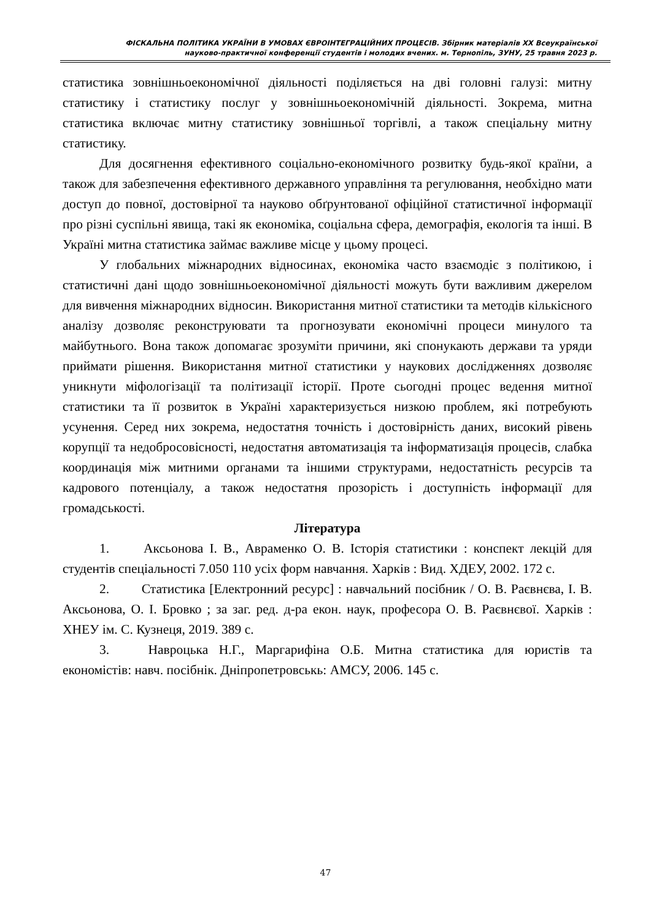ФІСКАЛЬНА ПОЛІТИКА УКРАЇНИ В УМОВАХ ЄВРОІНТЕГРАЦІЙНИХ ПРОЦЕСІВ. Збірник матеріалів XX Всеукраїнської
науково-практичної конференції студентів і молодих вчених. м. Тернопіль, ЗУНУ, 25 травня 2023 р.
статистика зовнішньоекономічної діяльності поділяється на дві головні галузі: митну статистику і статистику послуг у зовнішньоекономічній діяльності. Зокрема, митна статистика включає митну статистику зовнішньої торгівлі, а також спеціальну митну статистику.
Для досягнення ефективного соціально-економічного розвитку будь-якої країни, а також для забезпечення ефективного державного управління та регулювання, необхідно мати доступ до повної, достовірної та науково обґрунтованої офіційної статистичної інформації про різні суспільні явища, такі як економіка, соціальна сфера, демографія, екологія та інші. В Україні митна статистика займає важливе місце у цьому процесі.
У глобальних міжнародних відносинах, економіка часто взаємодіє з політикою, і статистичні дані щодо зовнішньоекономічної діяльності можуть бути важливим джерелом для вивчення міжнародних відносин. Використання митної статистики та методів кількісного аналізу дозволяє реконструювати та прогнозувати економічні процеси минулого та майбутнього. Вона також допомагає зрозуміти причини, які спонукають держави та уряди приймати рішення. Використання митної статистики у наукових дослідженнях дозволяє уникнути міфологізації та політизації історії. Проте сьогодні процес ведення митної статистики та її розвиток в Україні характеризується низкою проблем, які потребують усунення. Серед них зокрема, недостатня точність і достовірність даних, високий рівень корупції та недобросовісності, недостатня автоматизація та інформатизація процесів, слабка координація між митними органами та іншими структурами, недостатність ресурсів та кадрового потенціалу, а також недостатня прозорість і доступність інформації для громадськості.
Література
1. Аксьонова І. В., Авраменко О. В. Історія статистики : конспект лекцій для студентів спеціальності 7.050 110 усіх форм навчання. Харків : Вид. ХДЕУ, 2002. 172 с.
2. Статистика [Електронний ресурс] : навчальний посібник / О. В. Раєвнєва, І. В. Аксьонова, О. І. Бровко ; за заг. ред. д-ра екон. наук, професора О. В. Раєвнєвої. Харків : ХНЕУ ім. С. Кузнеця, 2019. 389 с.
3. Навроцька Н.Г., Маргарифіна О.Б. Митна статистика для юристів та економістів: навч. посібнік. Дніпропетровськь: АМСУ, 2006. 145 с.
47